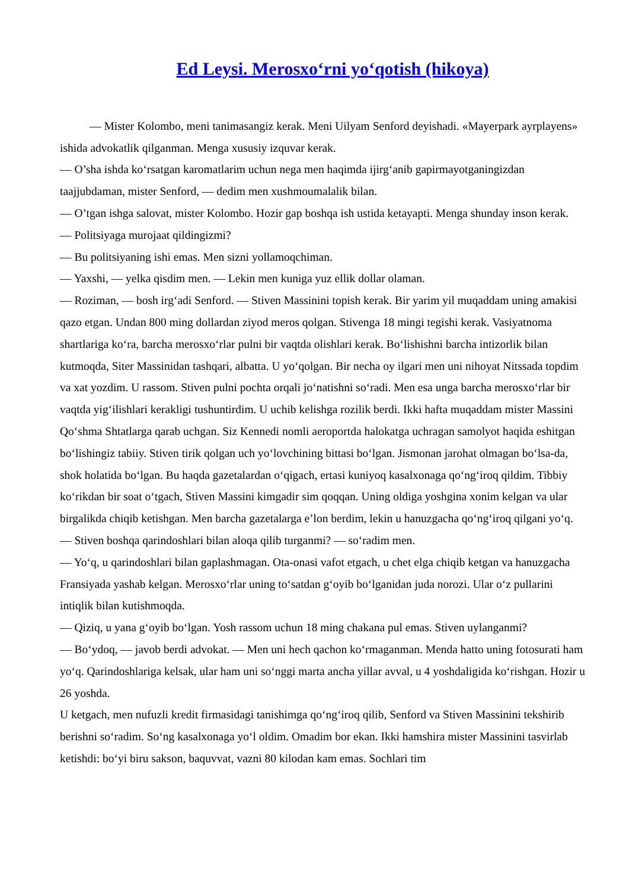Ed Leysi. Merosxo‘rni yo‘qotish (hikoya)
— Mister Kolombo, meni tanimasangiz kerak. Meni Uilyam Senford deyishadi. «Mayerpark ayrplayens» ishida advokatlik qilganman. Menga xususiy izquvar kerak.
— O’sha ishda ko‘rsatgan karomatlarim uchun nega men haqimda ijirg‘anib gapirmayotganingizdan taajjubdaman, mister Senford, — dedim men xushmoumalalik bilan.
— O’tgan ishga salovat, mister Kolombo. Hozir gap boshqa ish ustida ketayapti. Menga shunday inson kerak.
— Politsiyaga murojaat qildingizmi?
— Bu politsiyaning ishi emas. Men sizni yollamoqchiman.
— Yaxshi, — yelka qisdim men. — Lekin men kuniga yuz ellik dollar olaman.
— Roziman, — bosh irg‘adi Senford. — Stiven Massinini topish kerak. Bir yarim yil muqaddam uning amakisi qazo etgan. Undan 800 ming dollardan ziyod meros qolgan. Stivenga 18 mingi tegishi kerak. Vasiyatnoma shartlariga ko‘ra, barcha merosxo‘rlar pulni bir vaqtda olishlari kerak. Bo‘lishishni barcha intizorlik bilan kutmoqda, Siter Massinidan tashqari, albatta. U yo‘qolgan. Bir necha oy ilgari men uni nihoyat Nitssada topdim va xat yozdim. U rassom. Stiven pulni pochta orqali jo‘natishni so‘radi. Men esa unga barcha merosxo‘rlar bir vaqtda yig‘ilishlari kerakligi tushuntirdim. U uchib kelishga rozilik berdi. Ikki hafta muqaddam mister Massini Qo‘shma Shtatlarga qarab uchgan. Siz Kennedi nomli aeroportda halokatga uchragan samolyot haqida eshitgan bo‘lishingiz tabiiy. Stiven tirik qolgan uch yo‘lovchining bittasi bo‘lgan. Jismonan jarohat olmagan bo‘lsa-da, shok holatida bo‘lgan. Bu haqda gazetalardan o‘qigach, ertasi kuniyoq kasalxonaga qo‘ng‘iroq qildim. Tibbiy ko‘rikdan bir soat o‘tgach, Stiven Massini kimgadir sim qoqqan. Uning oldiga yoshgina xonim kelgan va ular birgalikda chiqib ketishgan. Men barcha gazetalarga e’lon berdim, lekin u hanuzgacha qo‘ng‘iroq qilgani yo‘q.
— Stiven boshqa qarindoshlari bilan aloqa qilib turganmi? — so‘radim men.
— Yo‘q, u qarindoshlari bilan gaplashmagan. Ota-onasi vafot etgach, u chet elga chiqib ketgan va hanuzgacha Fransiyada yashab kelgan. Merosxo‘rlar uning to‘satdan g‘oyib bo‘lganidan juda norozi. Ular o‘z pullarini intiqlik bilan kutishmoqda.
— Qiziq, u yana g‘oyib bo‘lgan. Yosh rassom uchun 18 ming chakana pul emas. Stiven uylanganmi?
— Bo‘ydoq, — javob berdi advokat. — Men uni hech qachon ko‘rmaganman. Menda hatto uning fotosurati ham yo‘q. Qarindoshlariga kelsak, ular ham uni so‘nggi marta ancha yillar avval, u 4 yoshdaligida ko‘rishgan. Hozir u 26 yoshda.
U ketgach, men nufuzli kredit firmasidagi tanishimga qo‘ng‘iroq qilib, Senford va Stiven Massinini tekshirib berishni so‘radim. So‘ng kasalxonaga yo‘l oldim. Omadim bor ekan. Ikki hamshira mister Massinini tasvirlab ketishdi: bo‘yi biru sakson, baquvvat, vazni 80 kilodan kam emas. Sochlari tim